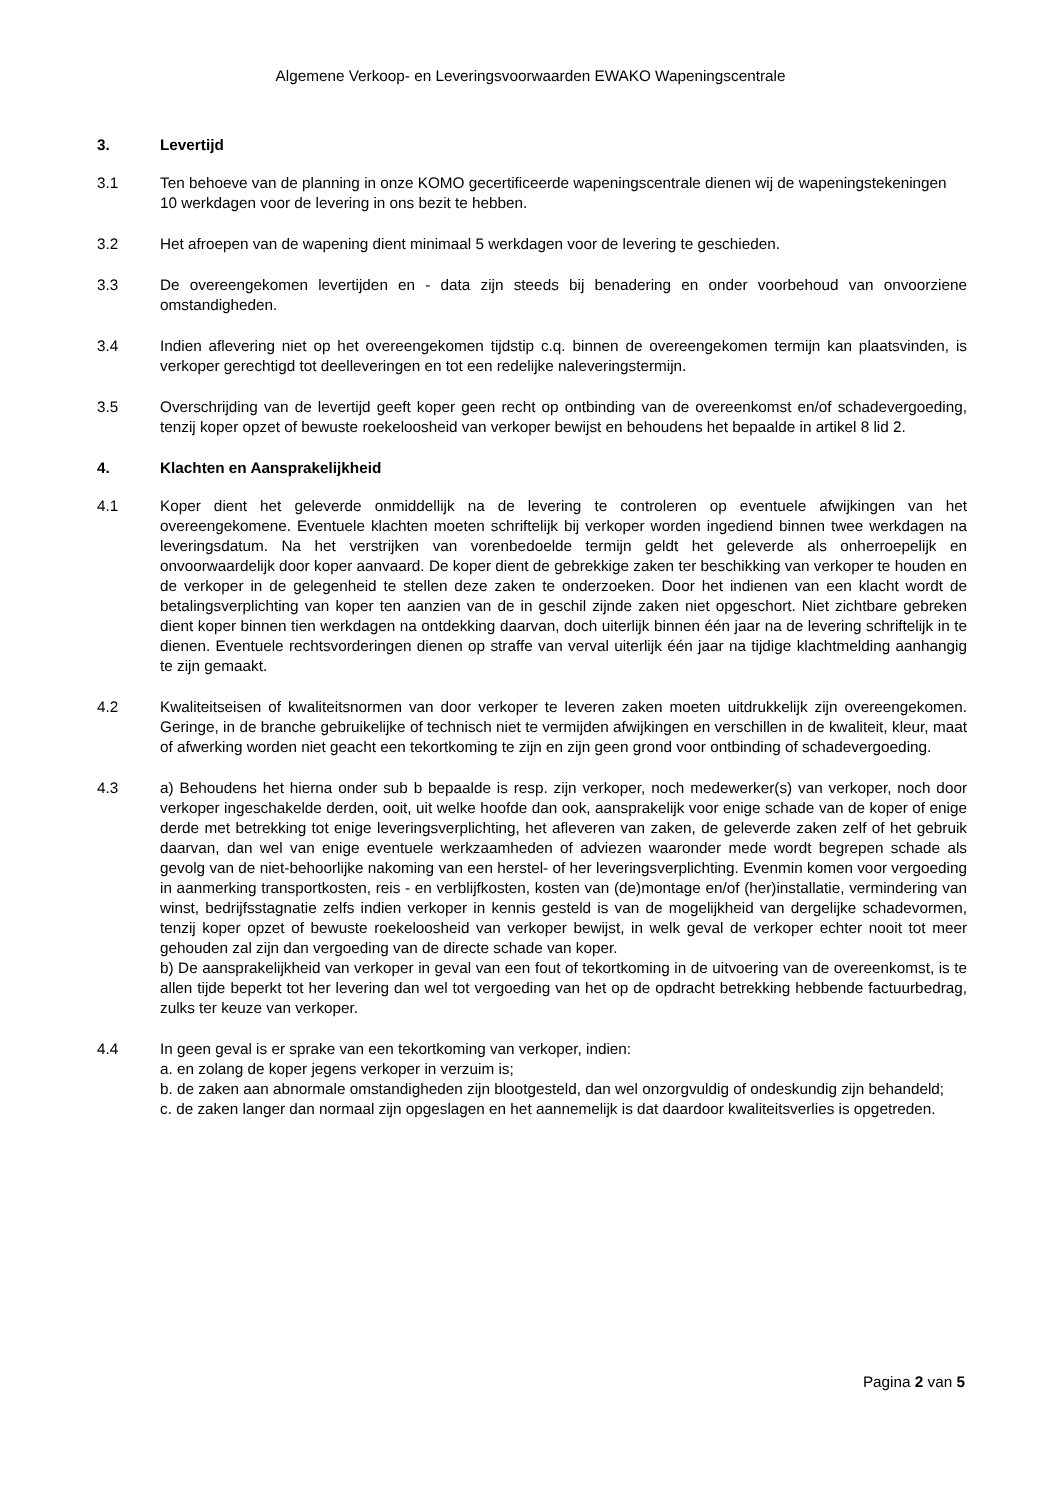Algemene Verkoop- en Leveringsvoorwaarden EWAKO Wapeningscentrale
3. Levertijd
3.1 Ten behoeve van de planning in onze KOMO gecertificeerde wapeningscentrale dienen wij de wapeningstekeningen 10 werkdagen voor de levering in ons bezit te hebben.
3.2 Het afroepen van de wapening dient minimaal 5 werkdagen voor de levering te geschieden.
3.3 De overeengekomen levertijden en - data zijn steeds bij benadering en onder voorbehoud van onvoorziene omstandigheden.
3.4 Indien aflevering niet op het overeengekomen tijdstip c.q. binnen de overeengekomen termijn kan plaatsvinden, is verkoper gerechtigd tot deelleveringen en tot een redelijke naleveringstermijn.
3.5 Overschrijding van de levertijd geeft koper geen recht op ontbinding van de overeenkomst en/of schadevergoeding, tenzij koper opzet of bewuste roekeloosheid van verkoper bewijst en behoudens het bepaalde in artikel 8 lid 2.
4. Klachten en Aansprakelijkheid
4.1 Koper dient het geleverde onmiddellijk na de levering te controleren op eventuele afwijkingen van het overeengekomene. Eventuele klachten moeten schriftelijk bij verkoper worden ingediend binnen twee werkdagen na leveringsdatum. Na het verstrijken van vorenbedoelde termijn geldt het geleverde als onherroepelijk en onvoorwaardelijk door koper aanvaard. De koper dient de gebrekkige zaken ter beschikking van verkoper te houden en de verkoper in de gelegenheid te stellen deze zaken te onderzoeken. Door het indienen van een klacht wordt de betalingsverplichting van koper ten aanzien van de in geschil zijnde zaken niet opgeschort. Niet zichtbare gebreken dient koper binnen tien werkdagen na ontdekking daarvan, doch uiterlijk binnen één jaar na de levering schriftelijk in te dienen. Eventuele rechtsvorderingen dienen op straffe van verval uiterlijk één jaar na tijdige klachtmelding aanhangig te zijn gemaakt.
4.2 Kwaliteitseisen of kwaliteitsnormen van door verkoper te leveren zaken moeten uitdrukkelijk zijn overeengekomen. Geringe, in de branche gebruikelijke of technisch niet te vermijden afwijkingen en verschillen in de kwaliteit, kleur, maat of afwerking worden niet geacht een tekortkoming te zijn en zijn geen grond voor ontbinding of schadevergoeding.
4.3 a) Behoudens het hierna onder sub b bepaalde is resp. zijn verkoper, noch medewerker(s) van verkoper, noch door verkoper ingeschakelde derden, ooit, uit welke hoofde dan ook, aansprakelijk voor enige schade van de koper of enige derde met betrekking tot enige leveringsverplichting, het afleveren van zaken, de geleverde zaken zelf of het gebruik daarvan, dan wel van enige eventuele werkzaamheden of adviezen waaronder mede wordt begrepen schade als gevolg van de niet-behoorlijke nakoming van een herstel- of her leveringsverplichting. Evenmin komen voor vergoeding in aanmerking transportkosten, reis - en verblijfkosten, kosten van (de)montage en/of (her)installatie, vermindering van winst, bedrijfsstagnatie zelfs indien verkoper in kennis gesteld is van de mogelijkheid van dergelijke schadevormen, tenzij koper opzet of bewuste roekeloosheid van verkoper bewijst, in welk geval de verkoper echter nooit tot meer gehouden zal zijn dan vergoeding van de directe schade van koper.
b) De aansprakelijkheid van verkoper in geval van een fout of tekortkoming in de uitvoering van de overeenkomst, is te allen tijde beperkt tot her levering dan wel tot vergoeding van het op de opdracht betrekking hebbende factuurbedrag, zulks ter keuze van verkoper.
4.4 In geen geval is er sprake van een tekortkoming van verkoper, indien:
a. en zolang de koper jegens verkoper in verzuim is;
b. de zaken aan abnormale omstandigheden zijn blootgesteld, dan wel onzorgvuldig of ondeskundig zijn behandeld;
c. de zaken langer dan normaal zijn opgeslagen en het aannemelijk is dat daardoor kwaliteitsverlies is opgetreden.
Pagina 2 van 5